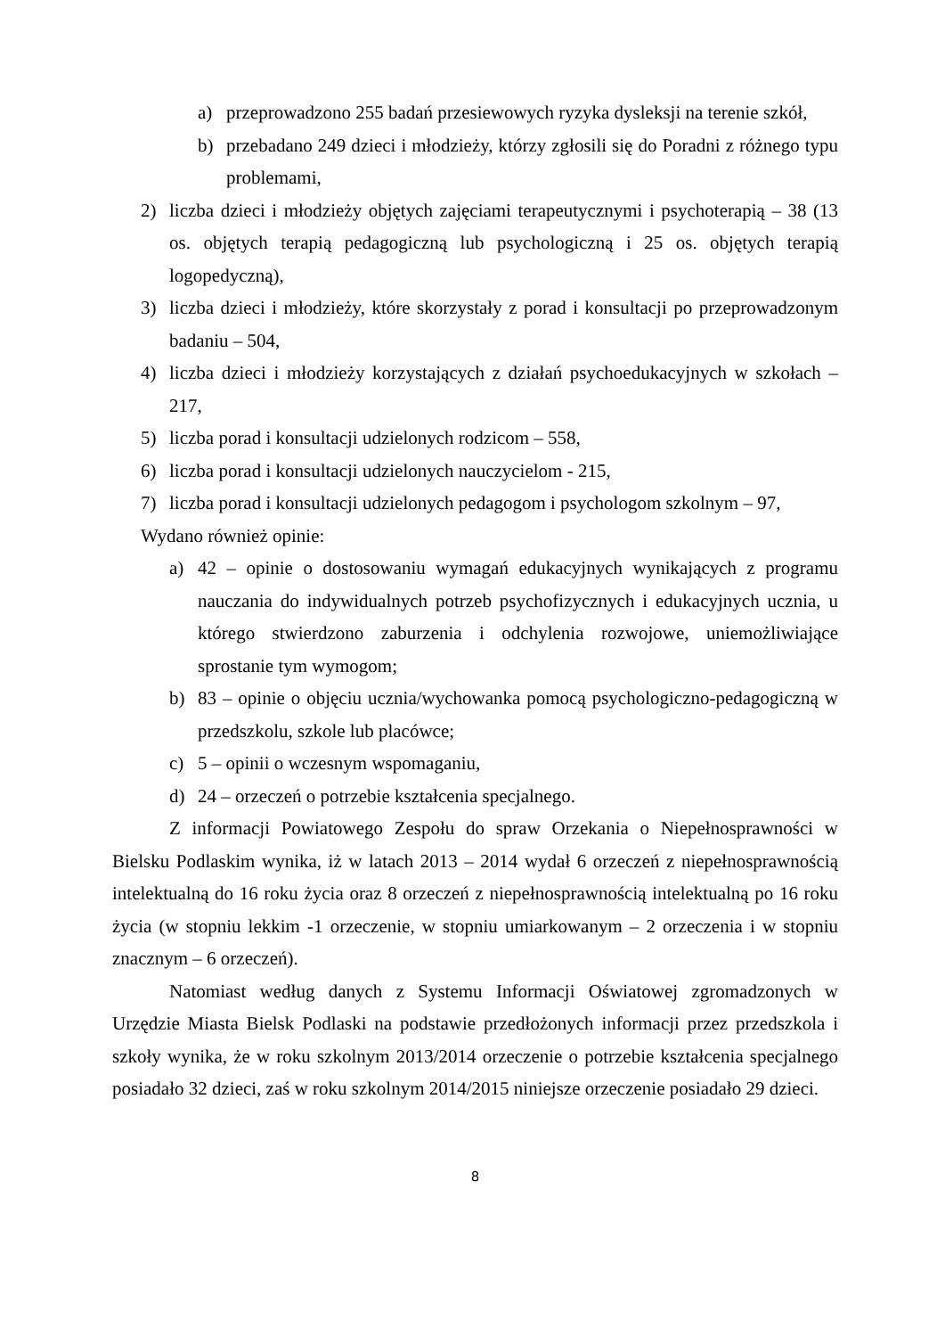a) przeprowadzono 255 badań przesiewowych ryzyka dysleksji na terenie szkół,
b) przebadano 249 dzieci i młodzieży, którzy zgłosili się do Poradni z różnego typu problemami,
2) liczba dzieci i młodzieży objętych zajęciami terapeutycznymi i psychoterapią – 38 (13 os. objętych terapią pedagogiczną lub psychologiczną i 25 os. objętych terapią logopedyczną),
3) liczba dzieci i młodzieży, które skorzystały z porad i konsultacji po przeprowadzonym badaniu – 504,
4) liczba dzieci i młodzieży korzystających z działań psychoedukacyjnych w szkołach – 217,
5) liczba porad i konsultacji udzielonych rodzicom – 558,
6) liczba porad i konsultacji udzielonych nauczycielom - 215,
7) liczba porad i konsultacji udzielonych pedagogom i psychologom szkolnym – 97,
Wydano również opinie:
a) 42 – opinie o dostosowaniu wymagań edukacyjnych wynikających z programu nauczania do indywidualnych potrzeb psychofizycznych i edukacyjnych ucznia, u którego stwierdzono zaburzenia i odchylenia rozwojowe, uniemożliwiające sprostanie tym wymogom;
b) 83 – opinie o objęciu ucznia/wychowanka pomocą psychologiczno-pedagogiczną w przedszkolu, szkole lub placówce;
c) 5 – opinii o wczesnym wspomaganiu,
d) 24 – orzeczeń o potrzebie kształcenia specjalnego.
Z informacji Powiatowego Zespołu do spraw Orzekania o Niepełnosprawności w Bielsku Podlaskim wynika, iż w latach 2013 – 2014 wydał 6 orzeczeń z niepełnosprawnością intelektualną do 16 roku życia oraz 8 orzeczeń z niepełnosprawnością intelektualną po 16 roku życia (w stopniu lekkim -1 orzeczenie, w stopniu umiarkowanym – 2 orzeczenia i w stopniu znacznym – 6 orzeczeń).
Natomiast według danych z Systemu Informacji Oświatowej zgromadzonych w Urzędzie Miasta Bielsk Podlaski na podstawie przedłożonych informacji przez przedszkola i szkoły wynika, że w roku szkolnym 2013/2014 orzeczenie o potrzebie kształcenia specjalnego posiadało 32 dzieci, zaś w roku szkolnym 2014/2015 niniejsze orzeczenie posiadało 29 dzieci.
8